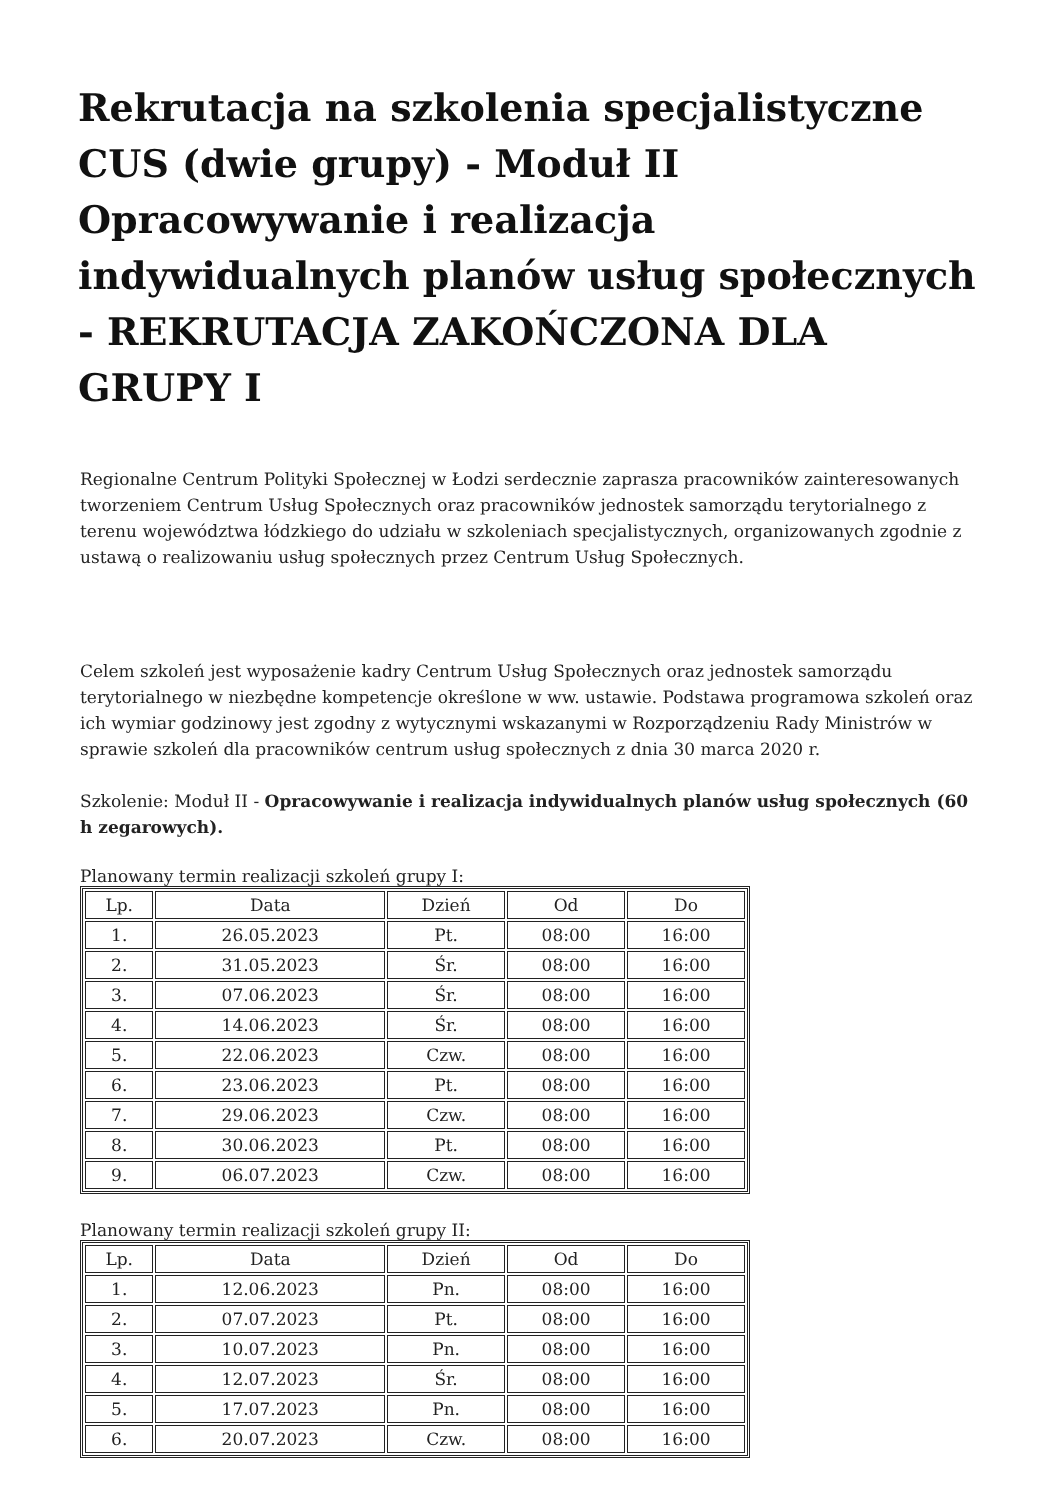Rekrutacja na szkolenia specjalistyczne CUS (dwie grupy) - Moduł II Opracowywanie i realizacja indywidualnych planów usług społecznych - REKRUTACJA ZAKOŃCZONA DLA GRUPY I
Regionalne Centrum Polityki Społecznej w Łodzi serdecznie zaprasza pracowników zainteresowanych tworzeniem Centrum Usług Społecznych oraz pracowników jednostek samorządu terytorialnego z terenu województwa łódzkiego do udziału w szkoleniach specjalistycznych, organizowanych zgodnie z ustawą o realizowaniu usług społecznych przez Centrum Usług Społecznych.
Celem szkoleń jest wyposażenie kadry Centrum Usług Społecznych oraz jednostek samorządu terytorialnego w niezbędne kompetencje określone w ww. ustawie. Podstawa programowa szkoleń oraz ich wymiar godzinowy jest zgodny z wytycznymi wskazanymi w Rozporządzeniu Rady Ministrów w sprawie szkoleń dla pracowników centrum usług społecznych z dnia 30 marca 2020 r.
Szkolenie: Moduł II - Opracowywanie i realizacja indywidualnych planów usług społecznych (60 h zegarowych).
Planowany termin realizacji szkoleń grupy I:
| Lp. | Data | Dzień | Od | Do |
| --- | --- | --- | --- | --- |
| 1. | 26.05.2023 | Pt. | 08:00 | 16:00 |
| 2. | 31.05.2023 | Śr. | 08:00 | 16:00 |
| 3. | 07.06.2023 | Śr. | 08:00 | 16:00 |
| 4. | 14.06.2023 | Śr. | 08:00 | 16:00 |
| 5. | 22.06.2023 | Czw. | 08:00 | 16:00 |
| 6. | 23.06.2023 | Pt. | 08:00 | 16:00 |
| 7. | 29.06.2023 | Czw. | 08:00 | 16:00 |
| 8. | 30.06.2023 | Pt. | 08:00 | 16:00 |
| 9. | 06.07.2023 | Czw. | 08:00 | 16:00 |
Planowany termin realizacji szkoleń grupy II:
| Lp. | Data | Dzień | Od | Do |
| --- | --- | --- | --- | --- |
| 1. | 12.06.2023 | Pn. | 08:00 | 16:00 |
| 2. | 07.07.2023 | Pt. | 08:00 | 16:00 |
| 3. | 10.07.2023 | Pn. | 08:00 | 16:00 |
| 4. | 12.07.2023 | Śr. | 08:00 | 16:00 |
| 5. | 17.07.2023 | Pn. | 08:00 | 16:00 |
| 6. | 20.07.2023 | Czw. | 08:00 | 16:00 |